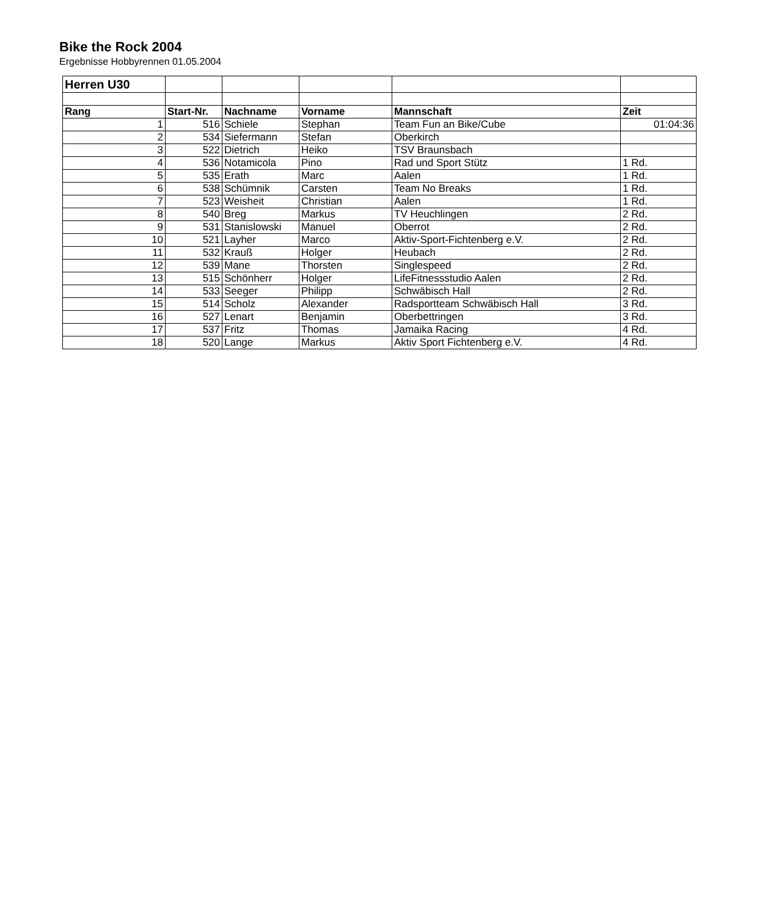Bike the Rock 2004
Ergebnisse Hobbyrennen 01.05.2004
| Herren U30 | | | | | |
| Rang | Start-Nr. | Nachname | Vorname | Mannschaft | Zeit |
| 1 | 516 | Schiele | Stephan | Team Fun an Bike/Cube | 01:04:36 |
| 2 | 534 | Siefermann | Stefan | Oberkirch | |
| 3 | 522 | Dietrich | Heiko | TSV Braunsbach | |
| 4 | 536 | Notamicola | Pino | Rad und Sport Stütz | 1 Rd. |
| 5 | 535 | Erath | Marc | Aalen | 1 Rd. |
| 6 | 538 | Schümnik | Carsten | Team No Breaks | 1 Rd. |
| 7 | 523 | Weisheit | Christian | Aalen | 1 Rd. |
| 8 | 540 | Breg | Markus | TV Heuchlingen | 2 Rd. |
| 9 | 531 | Stanislowski | Manuel | Oberrot | 2 Rd. |
| 10 | 521 | Layher | Marco | Aktiv-Sport-Fichtenberg e.V. | 2 Rd. |
| 11 | 532 | Krauß | Holger | Heubach | 2 Rd. |
| 12 | 539 | Mane | Thorsten | Singlespeed | 2 Rd. |
| 13 | 515 | Schönherr | Holger | LifeFitnessstudio Aalen | 2 Rd. |
| 14 | 533 | Seeger | Philipp | Schwäbisch Hall | 2 Rd. |
| 15 | 514 | Scholz | Alexander | Radsportteam Schwäbisch Hall | 3 Rd. |
| 16 | 527 | Lenart | Benjamin | Oberbettringen | 3 Rd. |
| 17 | 537 | Fritz | Thomas | Jamaika Racing | 4 Rd. |
| 18 | 520 | Lange | Markus | Aktiv Sport Fichtenberg e.V. | 4 Rd. |